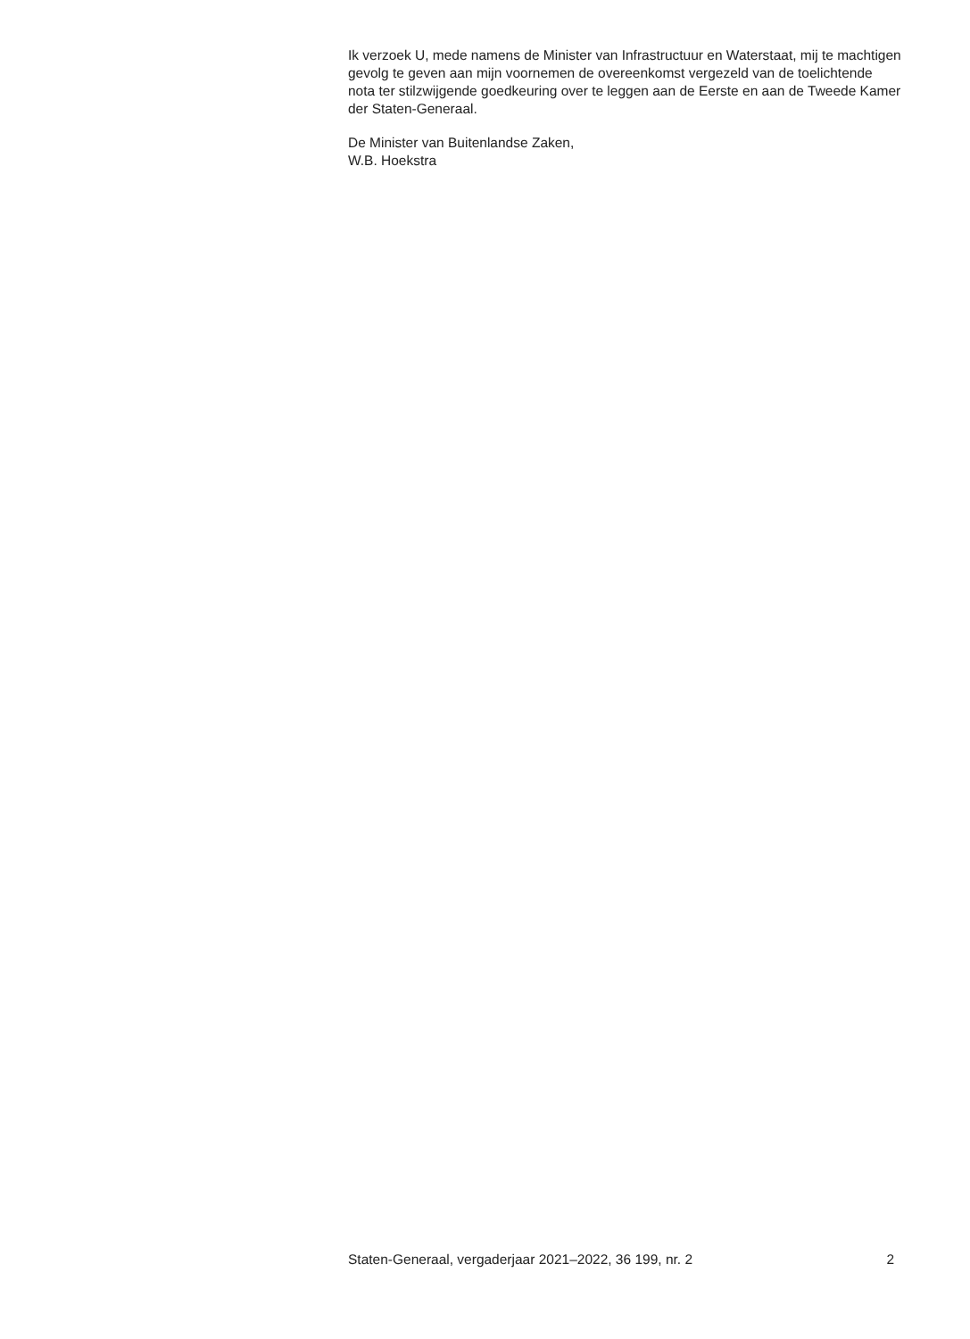Ik verzoek U, mede namens de Minister van Infrastructuur en Waterstaat, mij te machtigen gevolg te geven aan mijn voornemen de overeenkomst vergezeld van de toelichtende nota ter stilzwijgende goedkeuring over te leggen aan de Eerste en aan de Tweede Kamer der Staten-Generaal.
De Minister van Buitenlandse Zaken,
W.B. Hoekstra
Staten-Generaal, vergaderjaar 2021–2022, 36 199, nr. 2 2